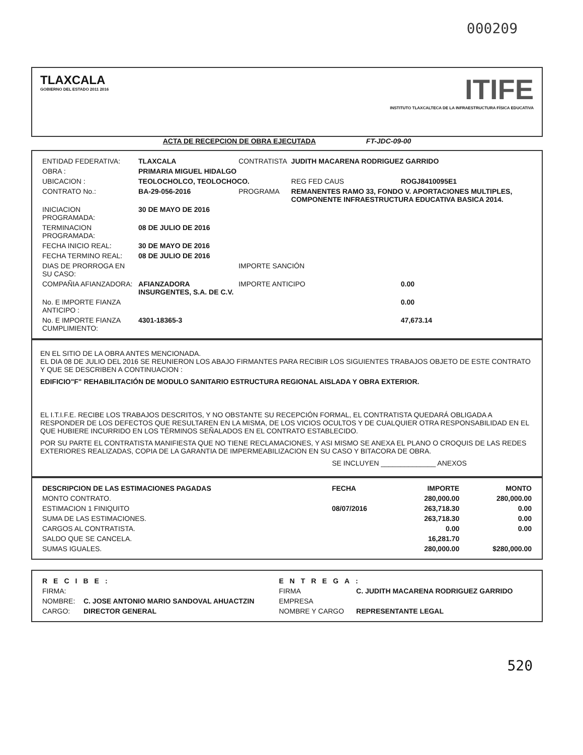000209
TLAXCALA
GOBIERNO DEL ESTADO 2011 2016
ITIFE
INSTITUTO TLAXCALTECA DE LA INFRAESTRUCTURA FÍSICA EDUCATIVA
ACTA DE RECEPCION DE OBRA EJECUTADA FT-JDC-09-00
| ENTIDAD FEDERATIVA: | TLAXCALA | CONTRATISTA | JUDITH MACARENA RODRIGUEZ GARRIDO | |
| OBRA : | PRIMARIA MIGUEL HIDALGO | | | |
| UBICACION : | TEOLOCHOLCO, TEOLOCHOCO. | | REG FED CAUS | ROGJ8410095E1 |
| CONTRATO No.: | BA-29-056-2016 | PROGRAMA | REMANENTES RAMO 33, FONDO V. APORTACIONES MULTIPLES, COMPONENTE INFRAESTRUCTURA EDUCATIVA BASICA 2014. | |
| INICIACION PROGRAMADA: | 30 DE MAYO DE 2016 | | | |
| TERMINACION PROGRAMADA: | 08 DE JULIO DE 2016 | | | |
| FECHA INICIO REAL: | 30 DE MAYO DE 2016 | | | |
| FECHA TERMINO REAL: | 08 DE JULIO DE 2016 | | | |
| DIAS DE PRORROGA EN SU CASO: | | IMPORTE SANCIÓN | | |
| COMPAÑIA AFIANZADORA: | AFIANZADORA INSURGENTES, S.A. DE C.V. | IMPORTE ANTICIPO | | 0.00 |
| No. E IMPORTE FIANZA ANTICIPO : | | | | 0.00 |
| No. E IMPORTE FIANZA CUMPLIMIENTO: | 4301-18365-3 | | | 47,673.14 |
EN EL SITIO DE LA OBRA ANTES MENCIONADA.
EL DIA 08 DE JULIO DEL 2016 SE REUNIERON LOS ABAJO FIRMANTES PARA RECIBIR LOS SIGUIENTES TRABAJOS OBJETO DE ESTE CONTRATO Y QUE SE DESCRIBEN A CONTINUACION :
EDIFICIO"F" REHABILITACIÓN DE MODULO SANITARIO ESTRUCTURA REGIONAL AISLADA Y OBRA EXTERIOR.
EL I.T.I.F.E. RECIBE LOS TRABAJOS DESCRITOS, Y NO OBSTANTE SU RECEPCIÓN FORMAL, EL CONTRATISTA QUEDARÁ OBLIGADA A RESPONDER DE LOS DEFECTOS QUE RESULTAREN EN LA MISMA, DE LOS VICIOS OCULTOS Y DE CUALQUIER OTRA RESPONSABILIDAD EN EL QUE HUBIERE INCURRIDO EN LOS TÉRMINOS SEÑALADOS EN EL CONTRATO ESTABLECIDO.
POR SU PARTE EL CONTRATISTA MANIFIESTA QUE NO TIENE RECLAMACIONES, Y ASI MISMO SE ANEXA EL PLANO O CROQUIS DE LAS REDES EXTERIORES REALIZADAS, COPIA DE LA GARANTIA DE IMPERMEABILIZACION EN SU CASO Y BITACORA DE OBRA.
SE INCLUYEN ______________ ANEXOS
| DESCRIPCION DE LAS ESTIMACIONES PAGADAS | FECHA | IMPORTE | MONTO |
| --- | --- | --- | --- |
| MONTO CONTRATO. | | 280,000.00 | 280,000.00 |
| ESTIMACION 1 FINIQUITO | 08/07/2016 | 263,718.30 | 0.00 |
| SUMA DE LAS ESTIMACIONES. | | 263,718.30 | 0.00 |
| CARGOS AL CONTRATISTA. | | 0.00 | 0.00 |
| SALDO QUE SE CANCELA. | | 16,281.70 | |
| SUMAS IGUALES. | | 280,000.00 | $280,000.00 |
| RECIBE: | | ENTREGA: | |
| FIRMA: | | FIRMA | C. JUDITH MACARENA RODRIGUEZ GARRIDO |
| NOMBRE: | C. JOSE ANTONIO MARIO SANDOVAL AHUACTZIN | EMPRESA | |
| CARGO: | DIRECTOR GENERAL | NOMBRE Y CARGO | REPRESENTANTE LEGAL |
520